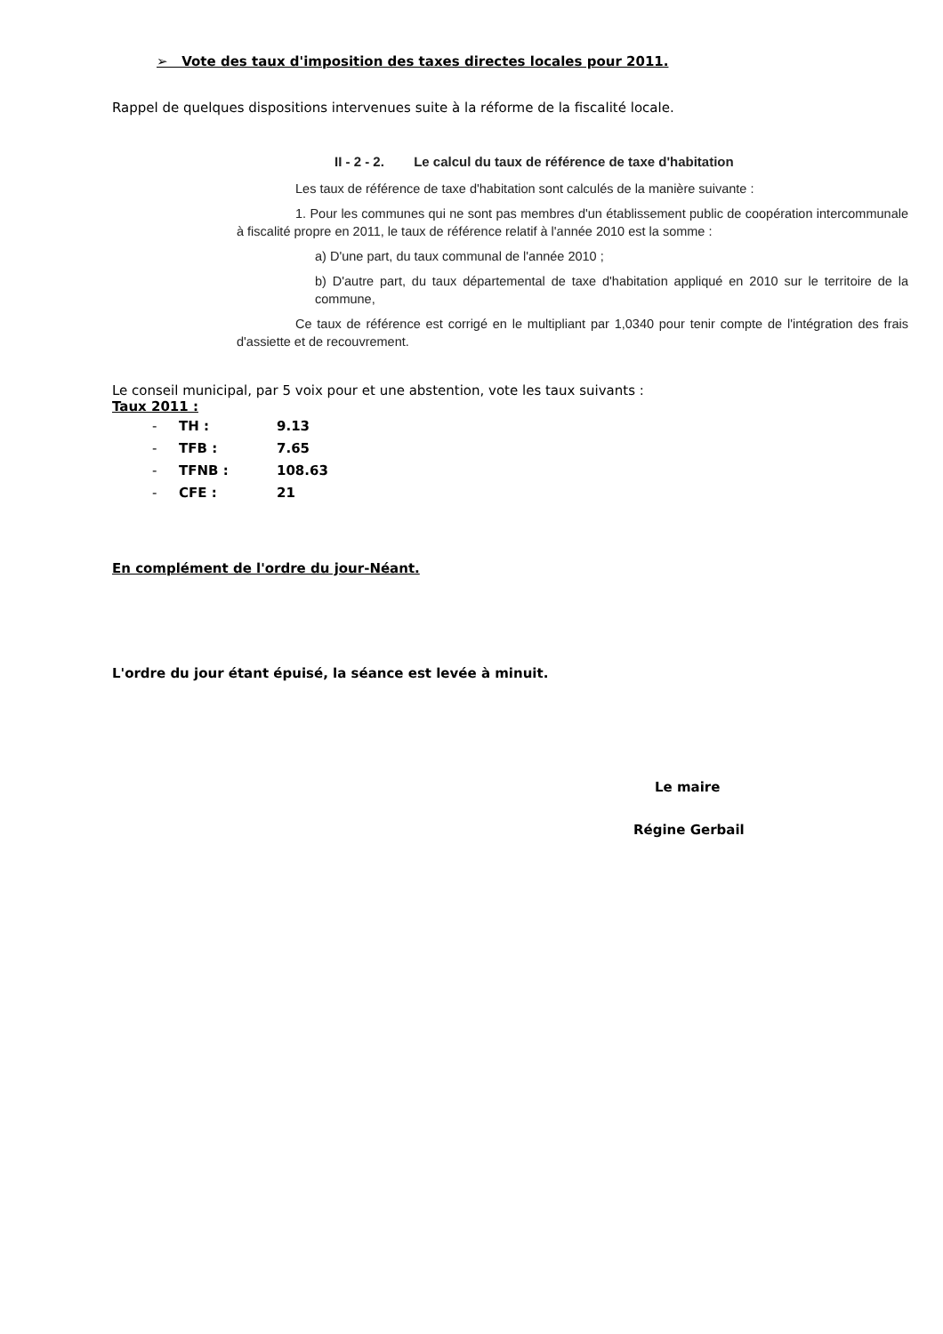➢ Vote des taux d'imposition des taxes directes locales pour 2011.
Rappel de quelques dispositions intervenues suite à la réforme de la fiscalité locale.
II - 2 - 2. Le calcul du taux de référence de taxe d'habitation
Les taux de référence de taxe d'habitation sont calculés de la manière suivante :
1. Pour les communes qui ne sont pas membres d'un établissement public de coopération intercommunale à fiscalité propre en 2011, le taux de référence relatif à l'année 2010 est la somme :
a) D'une part, du taux communal de l'année 2010 ;
b) D'autre part, du taux départemental de taxe d'habitation appliqué en 2010 sur le territoire de la commune,
Ce taux de référence est corrigé en le multipliant par 1,0340 pour tenir compte de l'intégration des frais d'assiette et de recouvrement.
Le conseil municipal, par 5 voix pour et une abstention, vote les taux suivants :
Taux 2011 :
- TH : 9.13
- TFB : 7.65
- TFNB : 108.63
- CFE : 21
En complément de l'ordre du jour-Néant.
L'ordre du jour étant épuisé, la séance est levée à minuit.
Le maire
Régine Gerbail